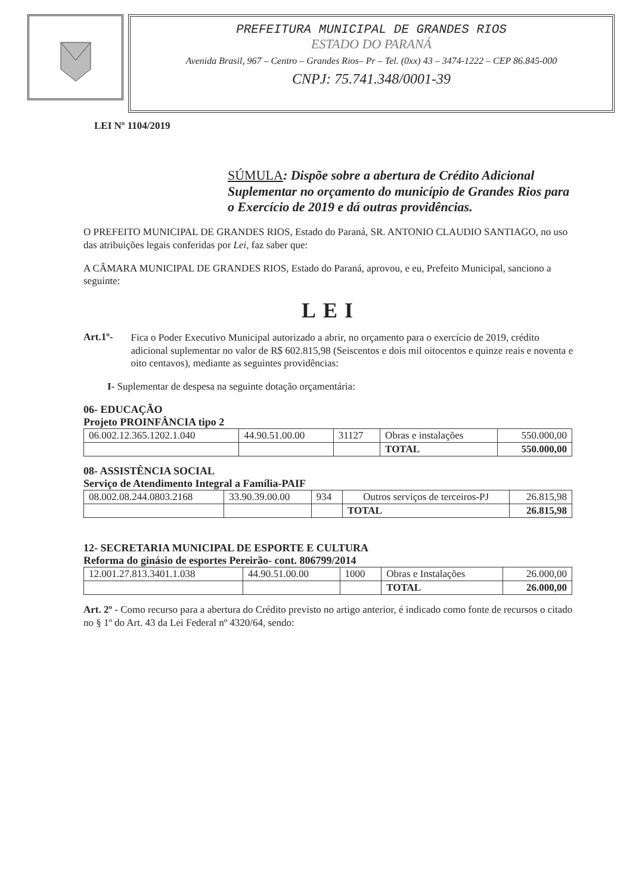PREFEITURA MUNICIPAL DE GRANDES RIOS
ESTADO DO PARANÁ
Avenida Brasil, 967 – Centro – Grandes Rios– Pr – Tel. (0xx) 43 – 3474-1222 – CEP 86.845-000
CNPJ: 75.741.348/0001-39
LEI Nº 1104/2019
SÚMULA: Dispõe sobre a abertura de Crédito Adicional Suplementar no orçamento do município de Grandes Rios para o Exercício de 2019 e dá outras providências.
O PREFEITO MUNICIPAL DE GRANDES RIOS, Estado do Paraná, SR. ANTONIO CLAUDIO SANTIAGO, no uso das atribuições legais conferidas por Lei, faz saber que:
A CÂMARA MUNICIPAL DE GRANDES RIOS, Estado do Paraná, aprovou, e eu, Prefeito Municipal, sanciono a seguinte:
LEI
Art.1º-
Fica o Poder Executivo Municipal autorizado a abrir, no orçamento para o exercício de 2019, crédito adicional suplementar no valor de R$ 602.815,98 (Seiscentos e dois mil oitocentos e quinze reais e noventa e oito centavos), mediante as seguintes providências:
I- Suplementar de despesa na seguinte dotação orçamentária:
06- EDUCAÇÃO
Projeto PROINFÂNCIA tipo 2
| 06.002.12.365.1202.1.040 | 44.90.51.00.00 | 31127 | Obras e instalações | 550.000,00 |
| | | | TOTAL | 550.000,00 |
08- ASSISTÊNCIA SOCIAL
Serviço de Atendimento Integral a Família-PAIF
| 08.002.08.244.0803.2168 | 33.90.39.00.00 | 934 | Outros serviços de terceiros-PJ | 26.815,98 |
| | | | TOTAL | 26.815,98 |
12- SECRETARIA MUNICIPAL DE ESPORTE E CULTURA
Reforma do ginásio de esportes Pereirão- cont. 806799/2014
| 12.001.27.813.3401.1.038 | 44.90.51.00.00 | 1000 | Obras e Instalações | 26.000,00 |
| | | | TOTAL | 26.000,00 |
Art. 2º - Como recurso para a abertura do Crédito previsto no artigo anterior, é indicado como fonte de recursos o citado no § 1º do Art. 43 da Lei Federal nº 4320/64, sendo: